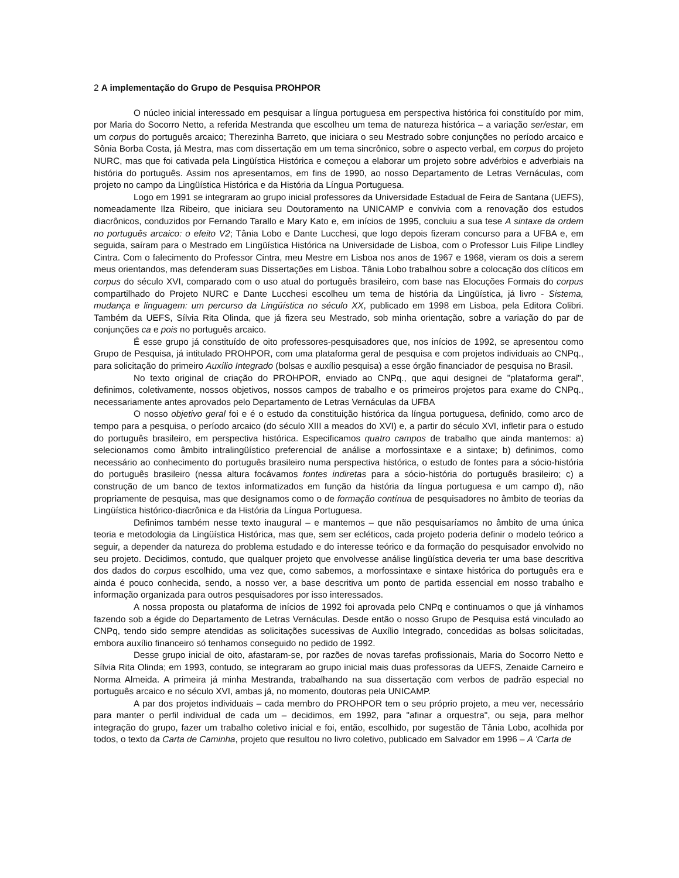2 A implementação do Grupo de Pesquisa PROHPOR
O núcleo inicial interessado em pesquisar a língua portuguesa em perspectiva histórica foi constituído por mim, por Maria do Socorro Netto, a referida Mestranda que escolheu um tema de natureza histórica – a variação ser/estar, em um corpus do português arcaico; Therezinha Barreto, que iniciara o seu Mestrado sobre conjunções no período arcaico e Sônia Borba Costa, já Mestra, mas com dissertação em um tema sincrônico, sobre o aspecto verbal, em corpus do projeto NURC, mas que foi cativada pela Lingüística Histórica e começou a elaborar um projeto sobre advérbios e adverbiais na história do português. Assim nos apresentamos, em fins de 1990, ao nosso Departamento de Letras Vernáculas, com projeto no campo da Lingüística Histórica e da História da Língua Portuguesa.
Logo em 1991 se integraram ao grupo inicial professores da Universidade Estadual de Feira de Santana (UEFS), nomeadamente Ilza Ribeiro, que iniciara seu Doutoramento na UNICAMP e convivia com a renovação dos estudos diacrônicos, conduzidos por Fernando Tarallo e Mary Kato e, em inícios de 1995, concluiu a sua tese A sintaxe da ordem no português arcaico: o efeito V2; Tânia Lobo e Dante Lucchesi, que logo depois fizeram concurso para a UFBA e, em seguida, saíram para o Mestrado em Lingüística Histórica na Universidade de Lisboa, com o Professor Luis Filipe Lindley Cintra. Com o falecimento do Professor Cintra, meu Mestre em Lisboa nos anos de 1967 e 1968, vieram os dois a serem meus orientandos, mas defenderam suas Dissertações em Lisboa. Tânia Lobo trabalhou sobre a colocação dos clíticos em corpus do século XVI, comparado com o uso atual do português brasileiro, com base nas Elocuções Formais do corpus compartilhado do Projeto NURC e Dante Lucchesi escolheu um tema de história da Lingüística, já livro - Sistema, mudança e linguagem: um percurso da Lingüística no século XX, publicado em 1998 em Lisboa, pela Editora Colibri. Também da UEFS, Sílvia Rita Olinda, que já fizera seu Mestrado, sob minha orientação, sobre a variação do par de conjunções ca e pois no português arcaico.
É esse grupo já constituído de oito professores-pesquisadores que, nos inícios de 1992, se apresentou como Grupo de Pesquisa, já intitulado PROHPOR, com uma plataforma geral de pesquisa e com projetos individuais ao CNPq., para solicitação do primeiro Auxílio Integrado (bolsas e auxílio pesquisa) a esse órgão financiador de pesquisa no Brasil.
No texto original de criação do PROHPOR, enviado ao CNPq., que aqui designei de "plataforma geral", definimos, coletivamente, nossos objetivos, nossos campos de trabalho e os primeiros projetos para exame do CNPq., necessariamente antes aprovados pelo Departamento de Letras Vernáculas da UFBA
O nosso objetivo geral foi e é o estudo da constituição histórica da língua portuguesa, definido, como arco de tempo para a pesquisa, o período arcaico (do século XIII a meados do XVI) e, a partir do século XVI, infletir para o estudo do português brasileiro, em perspectiva histórica. Especificamos quatro campos de trabalho que ainda mantemos: a) selecionamos como âmbito intralingüístico preferencial de análise a morfossintaxe e a sintaxe; b) definimos, como necessário ao conhecimento do português brasileiro numa perspectiva histórica, o estudo de fontes para a sócio-história do português brasileiro (nessa altura focávamos fontes indiretas para a sócio-história do português brasileiro; c) a construção de um banco de textos informatizados em função da história da língua portuguesa e um campo d), não propriamente de pesquisa, mas que designamos como o de formação contínua de pesquisadores no âmbito de teorias da Lingüística histórico-diacrônica e da História da Língua Portuguesa.
Definimos também nesse texto inaugural – e mantemos – que não pesquisaríamos no âmbito de uma única teoria e metodologia da Lingüística Histórica, mas que, sem ser ecléticos, cada projeto poderia definir o modelo teórico a seguir, a depender da natureza do problema estudado e do interesse teórico e da formação do pesquisador envolvido no seu projeto. Decidimos, contudo, que qualquer projeto que envolvesse análise lingüística deveria ter uma base descritiva dos dados do corpus escolhido, uma vez que, como sabemos, a morfossintaxe e sintaxe histórica do português era e ainda é pouco conhecida, sendo, a nosso ver, a base descritiva um ponto de partida essencial em nosso trabalho e informação organizada para outros pesquisadores por isso interessados.
A nossa proposta ou plataforma de inícios de 1992 foi aprovada pelo CNPq e continuamos o que já vínhamos fazendo sob a égide do Departamento de Letras Vernáculas. Desde então o nosso Grupo de Pesquisa está vinculado ao CNPq, tendo sido sempre atendidas as solicitações sucessivas de Auxílio Integrado, concedidas as bolsas solicitadas, embora auxílio financeiro só tenhamos conseguido no pedido de 1992.
Desse grupo inicial de oito, afastaram-se, por razões de novas tarefas profissionais, Maria do Socorro Netto e Sílvia Rita Olinda; em 1993, contudo, se integraram ao grupo inicial mais duas professoras da UEFS, Zenaide Carneiro e Norma Almeida. A primeira já minha Mestranda, trabalhando na sua dissertação com verbos de padrão especial no português arcaico e no século XVI, ambas já, no momento, doutoras pela UNICAMP.
A par dos projetos individuais – cada membro do PROHPOR tem o seu próprio projeto, a meu ver, necessário para manter o perfil individual de cada um – decidimos, em 1992, para "afinar a orquestra", ou seja, para melhor integração do grupo, fazer um trabalho coletivo inicial e foi, então, escolhido, por sugestão de Tânia Lobo, acolhida por todos, o texto da Carta de Caminha, projeto que resultou no livro coletivo, publicado em Salvador em 1996 – A 'Carta de